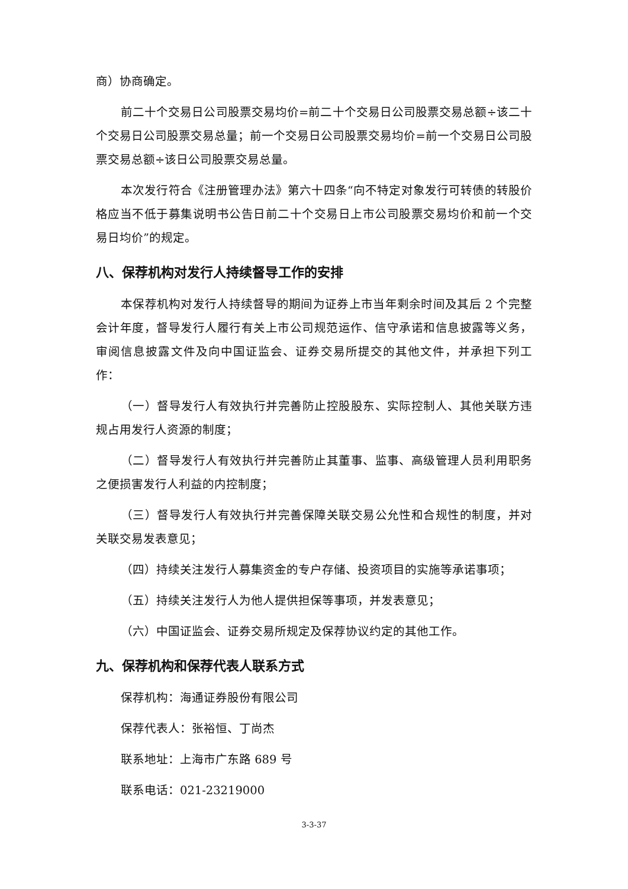商）协商确定。
前二十个交易日公司股票交易均价=前二十个交易日公司股票交易总额÷该二十个交易日公司股票交易总量；前一个交易日公司股票交易均价=前一个交易日公司股票交易总额÷该日公司股票交易总量。
本次发行符合《注册管理办法》第六十四条“向不特定对象发行可转债的转股价格应当不低于募集说明书公告日前二十个交易日上市公司股票交易均价和前一个交易日均价”的规定。
八、保荐机构对发行人持续督导工作的安排
本保荐机构对发行人持续督导的期间为证券上市当年剩余时间及其后 2 个完整会计年度，督导发行人履行有关上市公司规范运作、信守承诺和信息披露等义务，审阅信息披露文件及向中国证监会、证券交易所提交的其他文件，并承担下列工作：
（一）督导发行人有效执行并完善防止控股股东、实际控制人、其他关联方违规占用发行人资源的制度；
（二）督导发行人有效执行并完善防止其董事、监事、高级管理人员利用职务之便损害发行人利益的内控制度；
（三）督导发行人有效执行并完善保障关联交易公允性和合规性的制度，并对关联交易发表意见；
（四）持续关注发行人募集资金的专户存储、投资项目的实施等承诺事项；
（五）持续关注发行人为他人提供担保等事项，并发表意见；
（六）中国证监会、证券交易所规定及保荐协议约定的其他工作。
九、保荐机构和保荐代表人联系方式
保荐机构：海通证券股份有限公司
保荐代表人：张裕恒、丁尚杰
联系地址：上海市广东路 689 号
联系电话：021-23219000
3-3-37